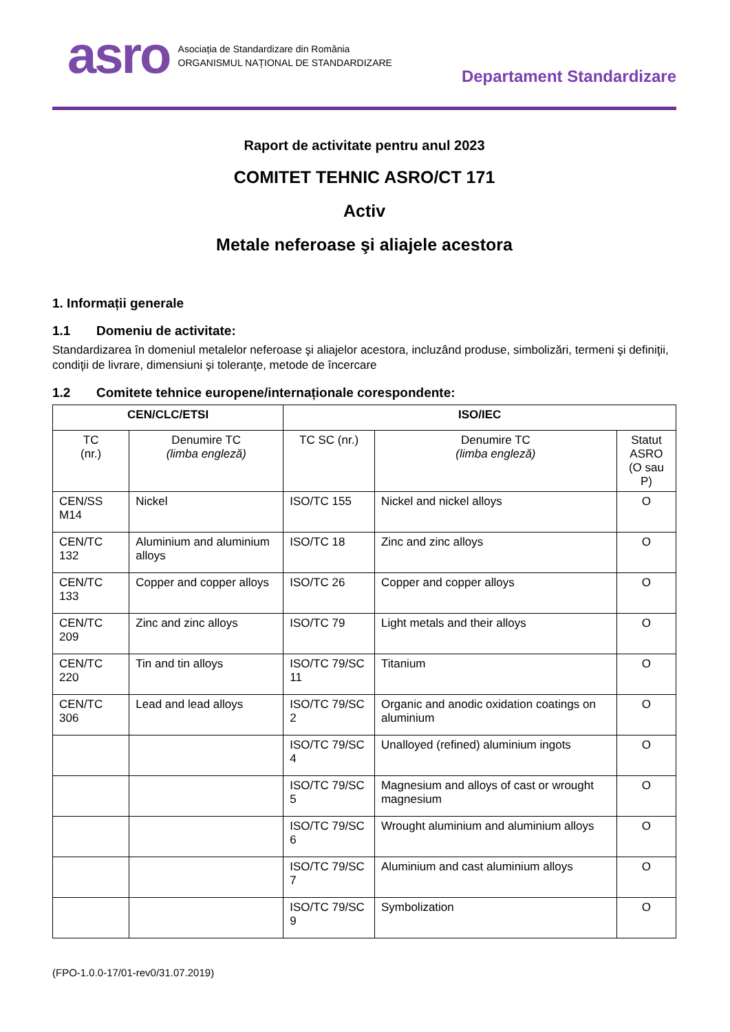asro
Asociația de Standardizare din România
ORGANISMUL NAȚIONAL DE STANDARDIZARE
Departament Standardizare
Raport de activitate pentru anul 2023
COMITET TEHNIC ASRO/CT 171
Activ
Metale neferoase şi aliajele acestora
1. Informații generale
1.1 Domeniu de activitate:
Standardizarea în domeniul metalelor neferoase şi aliajelor acestora, incluzând produse, simbolizări, termeni şi definiţii, condiţii de livrare, dimensiuni şi toleranţe, metode de încercare
1.2 Comitete tehnice europene/internaționale corespondente:
| CEN/CLC/ETSI | | ISO/IEC | | |
| --- | --- | --- | --- | --- |
| TC (nr.) | Denumire TC (limba engleză) | TC SC (nr.) | Denumire TC (limba engleză) | Statut ASRO (O sau P) |
| CEN/SS M14 | Nickel | ISO/TC 155 | Nickel and nickel alloys | O |
| CEN/TC 132 | Aluminium and aluminium alloys | ISO/TC 18 | Zinc and zinc alloys | O |
| CEN/TC 133 | Copper and copper alloys | ISO/TC 26 | Copper and copper alloys | O |
| CEN/TC 209 | Zinc and zinc alloys | ISO/TC 79 | Light metals and their alloys | O |
| CEN/TC 220 | Tin and tin alloys | ISO/TC 79/SC 11 | Titanium | O |
| CEN/TC 306 | Lead and lead alloys | ISO/TC 79/SC 2 | Organic and anodic oxidation coatings on aluminium | O |
| | | ISO/TC 79/SC 4 | Unalloyed (refined) aluminium ingots | O |
| | | ISO/TC 79/SC 5 | Magnesium and alloys of cast or wrought magnesium | O |
| | | ISO/TC 79/SC 6 | Wrought aluminium and aluminium alloys | O |
| | | ISO/TC 79/SC 7 | Aluminium and cast aluminium alloys | O |
| | | ISO/TC 79/SC 9 | Symbolization | O |
(FPO-1.0.0-17/01-rev0/31.07.2019)